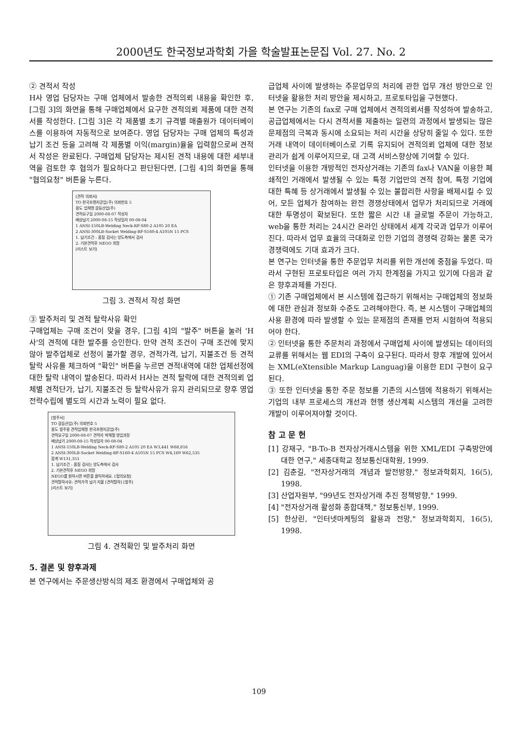2000년도 한국정보과학회 가을 학술발표논문집 Vol. 27. No. 2
② 견적서 작성
H사 영업 담당자는 구매 업체에서 발송한 견적의뢰 내용을 확인한 후, [그림 3]의 화면을 통해 구매업체에서 요구한 견적의뢰 제품에 대한 견적서를 작성한다. [그림 3]은 각 제품별 초기 규격별 매출원가 데이터베이스를 이용하여 자동적으로 보여준다. 영업 담당자는 구매 업체의 특성과 납기 조건 등을 고려해 각 제품별 이익(margin)율을 입력함으로써 견적서 작성은 완료된다. 구매업체 담당자는 제시된 견적 내용에 대한 세부내역을 검토한 후 협의가 필요하다고 판단된다면, [그림 4]의 화면을 통해 "협의요청" 버튼을 누른다.
[견적 의뢰서]
TO 한국프렌지공업(주) 의뢰번호 5
용도 업체명 갈등산업(주)
견적요구일 2000-08-07 작성자
배상납기 2000-08-15 작성일자 00-08-04
1 ANSI-150LB-Welding Neck-RF-S80-2 A105 20 EA
2 ANSI-300LB-Socket Welding-RF-S160-4 A105N 15 PCS
1. 납기조건 : 품질 검사는 양도측에서 검사
2. 기본견적후 NEGO 희망
[리스트 보기]
그림 3. 견적서 작성 화면
③ 발주처리 및 견적 탈락사유 확인
구매업체는 구매 조건이 맞을 경우, [그림 4]의 "발주" 버튼을 눌러 'H사'의 견적에 대한 발주를 승인한다. 만약 견적 조건이 구매 조건에 맞지 않아 발주업체로 선정이 불가할 경우, 견적가격, 납기, 지불조건 등 견적 탈락 사유를 체크하여 "확인" 버튼을 누르면 견적내역에 대한 업체선정에 대한 탈락 내역이 발송된다. 따라서 H사는 견적 탈락에 대한 견적의뢰 업체별 견적단가, 납기, 지불조건 등 탈락사유가 유지 관리되므로 향후 영업 전략수립에 별도의 시간과 노력이 필요 없다.
[발주서]
TO 갈등산업(주) 의뢰번호 5
용도 발주용 견적업체명 한국프렌지공업(주)
견적요구일 2000-08-07 견적자 박해철 영업과장
배상납기 2000-08-15 작성일자 00-08-04
1 ANSI-150LB-Welding Neck-RF-S80-2 A105 20 EA W3,441 W68,816
2 ANSI-300LB-Socket Welding-RF-S160-4 A105N 15 PCS W4,169 W62,535
합계 W131,351
1. 납기조건 : 품질 검사는 양도측에서 검사
2. 기본견적후 NEGO 희망
NEGO를 원하시면 버튼을 클릭하세요. [협의요청]
견적탈락사유: 견적가격 납기 지불 [견적탈락] [발주]
[리스트 보기]
그림 4. 견적확인 및 발주처리 화면
5. 결론 및 향후과제
본 연구에서는 주문생산방식의 제조 환경에서 구매업체와 공
급업체 사이에 발생하는 주문업무의 처리에 관한 업무 개선 방안으로 인터넷을 활용한 처리 방안을 제시하고, 프로토타입을 구현했다.
본 연구는 기존의 fax로 구매 업체에서 견적의뢰서를 작성하여 발송하고, 공급업체에서는 다시 견적서를 제출하는 일련의 과정에서 발생되는 많은 문제점의 극복과 동시에 소요되는 처리 시간을 상당히 줄일 수 있다. 또한 거래 내역이 데이터베이스로 기록 유지되어 견적의뢰 업체에 대한 정보 관리가 쉽게 이루어지므로, 대 고객 서비스향상에 기여할 수 있다.
인터넷을 이용한 개방적인 전자상거래는 기존의 fax나 VAN을 이용한 폐쇄적인 거래에서 발생될 수 있는 특정 기업만의 견적 참여, 특정 기업에 대한 특혜 등 상거래에서 발생될 수 있는 불합리한 사항을 배제시킬 수 있어, 모든 업체가 참여하는 완전 경쟁상태에서 업무가 처리되므로 거래에 대한 투명성이 확보된다. 또한 짧은 시간 내 글로벌 주문이 가능하고, web을 통한 처리는 24시간 온라인 상태에서 세계 각국과 업무가 이루어진다. 따라서 업무 효율의 극대화로 인한 기업의 경쟁력 강화는 물론 국가 경쟁력에도 기대 효과가 크다.
본 연구는 인터넷을 통한 주문업무 처리를 위한 개선에 중점을 두었다. 따라서 구현된 프로토타입은 여러 가지 한계점을 가지고 있기에 다음과 같은 향후과제를 가진다.
① 기존 구매업체에서 본 시스템에 접근하기 위해서는 구매업체의 정보화에 대한 관심과 정보화 수준도 고려해야한다. 즉, 본 시스템이 구매업체의 사용 환경에 따라 발생할 수 있는 문제점의 존재를 먼저 시험하여 적용되어야 한다.
② 인터넷을 통한 주문처리 과정에서 구매업체 사이에 발생되는 데이터의 교류를 위해서는 웹 EDI의 구축이 요구된다. 따라서 향후 개발에 있어서는 XML(eXtensible Markup Languag)을 이용한 EDI 구현이 요구된다.
③ 또한 인터넷을 통한 주문 정보를 기존의 시스템에 적용하기 위해서는 기업의 내부 프로세스의 개선과 현행 생산계획 시스템의 개선을 고려한 개발이 이루어져야할 것이다.
참 고 문 헌
[1] 강재구, "B-To-B 전자상거래시스템을 위한 XML/EDI 구축방안에 대한 연구," 세종대학교 정보통신대학원, 1999.
[2] 김춘길, "전자상거래의 개념과 발전방향," 정보과학회지, 16(5), 1998.
[3] 산업자원부, "99년도 전자상거래 추진 정책방향," 1999.
[4] "전자상거래 활성화 종합대책," 정보통신부, 1999.
[5] 한상린, "인터넷마케팅의 활용과 전망," 정보과학회지, 16(5), 1998.
109